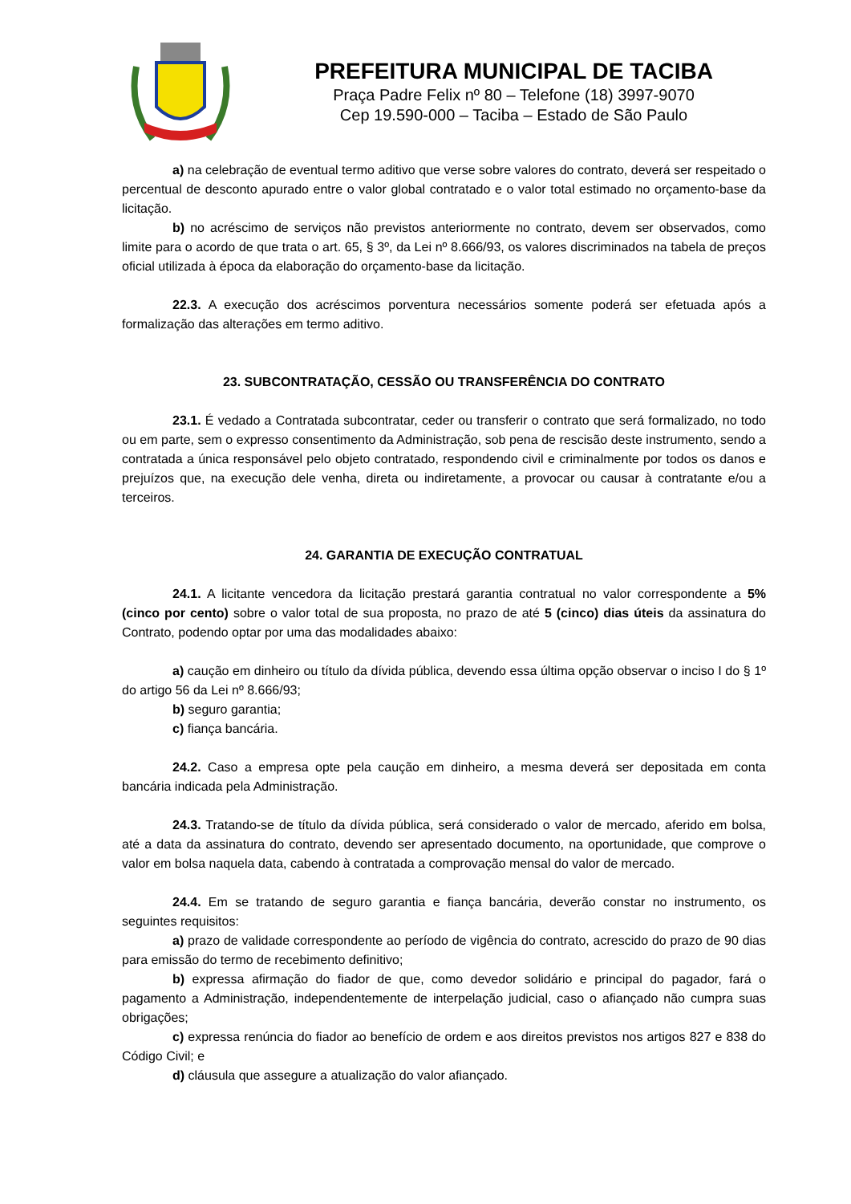PREFEITURA MUNICIPAL DE TACIBA
Praça Padre Felix nº 80 – Telefone (18) 3997-9070
Cep 19.590-000 – Taciba – Estado de São Paulo
a) na celebração de eventual termo aditivo que verse sobre valores do contrato, deverá ser respeitado o percentual de desconto apurado entre o valor global contratado e o valor total estimado no orçamento-base da licitação.
b) no acréscimo de serviços não previstos anteriormente no contrato, devem ser observados, como limite para o acordo de que trata o art. 65, § 3º, da Lei nº 8.666/93, os valores discriminados na tabela de preços oficial utilizada à época da elaboração do orçamento-base da licitação.
22.3. A execução dos acréscimos porventura necessários somente poderá ser efetuada após a formalização das alterações em termo aditivo.
23. SUBCONTRATAÇÃO, CESSÃO OU TRANSFERÊNCIA DO CONTRATO
23.1. É vedado a Contratada subcontratar, ceder ou transferir o contrato que será formalizado, no todo ou em parte, sem o expresso consentimento da Administração, sob pena de rescisão deste instrumento, sendo a contratada a única responsável pelo objeto contratado, respondendo civil e criminalmente por todos os danos e prejuízos que, na execução dele venha, direta ou indiretamente, a provocar ou causar à contratante e/ou a terceiros.
24. GARANTIA DE EXECUÇÃO CONTRATUAL
24.1. A licitante vencedora da licitação prestará garantia contratual no valor correspondente a 5% (cinco por cento) sobre o valor total de sua proposta, no prazo de até 5 (cinco) dias úteis da assinatura do Contrato, podendo optar por uma das modalidades abaixo:
a) caução em dinheiro ou título da dívida pública, devendo essa última opção observar o inciso I do § 1º do artigo 56 da Lei nº 8.666/93;
b) seguro garantia;
c) fiança bancária.
24.2. Caso a empresa opte pela caução em dinheiro, a mesma deverá ser depositada em conta bancária indicada pela Administração.
24.3. Tratando-se de título da dívida pública, será considerado o valor de mercado, aferido em bolsa, até a data da assinatura do contrato, devendo ser apresentado documento, na oportunidade, que comprove o valor em bolsa naquela data, cabendo à contratada a comprovação mensal do valor de mercado.
24.4. Em se tratando de seguro garantia e fiança bancária, deverão constar no instrumento, os seguintes requisitos:
a) prazo de validade correspondente ao período de vigência do contrato, acrescido do prazo de 90 dias para emissão do termo de recebimento definitivo;
b) expressa afirmação do fiador de que, como devedor solidário e principal do pagador, fará o pagamento a Administração, independentemente de interpelação judicial, caso o afiançado não cumpra suas obrigações;
c) expressa renúncia do fiador ao benefício de ordem e aos direitos previstos nos artigos 827 e 838 do Código Civil; e
d) cláusula que assegure a atualização do valor afiançado.